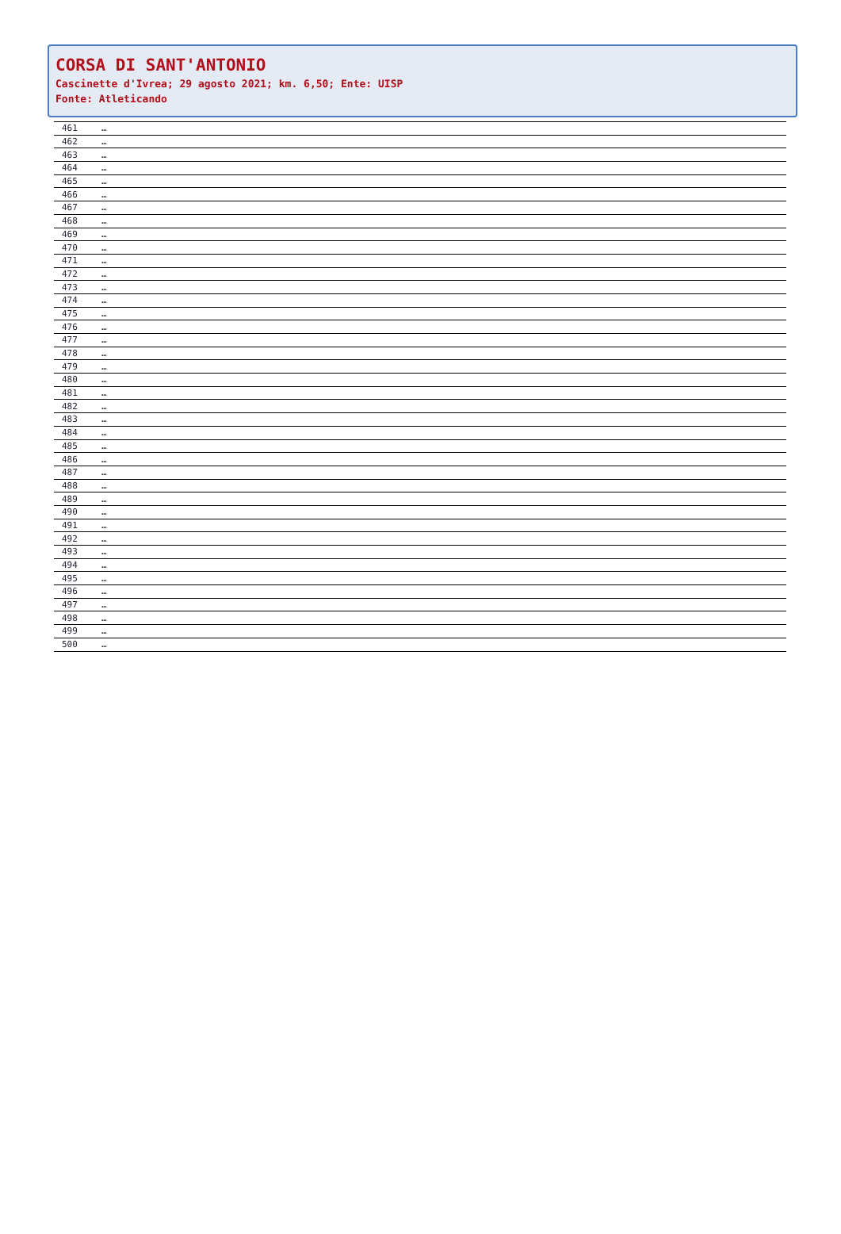CORSA DI SANT'ANTONIO
Cascinette d'Ivrea; 29 agosto 2021; km. 6,50; Ente: UISP
Fonte: Atleticando
| 461 | … |
| 462 | … |
| 463 | … |
| 464 | … |
| 465 | … |
| 466 | … |
| 467 | … |
| 468 | … |
| 469 | … |
| 470 | … |
| 471 | … |
| 472 | … |
| 473 | … |
| 474 | … |
| 475 | … |
| 476 | … |
| 477 | … |
| 478 | … |
| 479 | … |
| 480 | … |
| 481 | … |
| 482 | … |
| 483 | … |
| 484 | … |
| 485 | … |
| 486 | … |
| 487 | … |
| 488 | … |
| 489 | … |
| 490 | … |
| 491 | … |
| 492 | … |
| 493 | … |
| 494 | … |
| 495 | … |
| 496 | … |
| 497 | … |
| 498 | … |
| 499 | … |
| 500 | … |